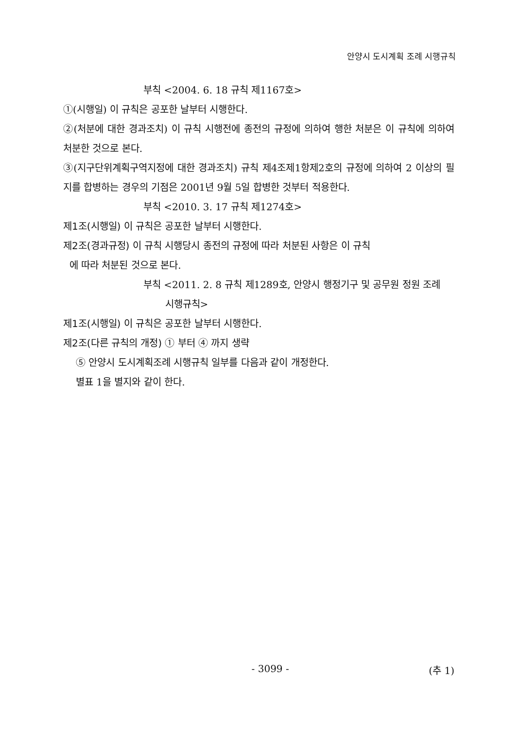안양시 도시계획 조례 시행규칙
부칙 <2004. 6. 18 규칙 제1167호>
①(시행일) 이 규칙은 공포한 날부터 시행한다.
②(처분에 대한 경과조치) 이 규칙 시행전에 종전의 규정에 의하여 행한 처분은 이 규칙에 의하여 처분한 것으로 본다.
③(지구단위계획구역지정에 대한 경과조치) 규칙 제4조제1항제2호의 규정에 의하여 2 이상의 필지를 합병하는 경우의 기점은 2001년 9월 5일 합병한 것부터 적용한다.
부칙 <2010. 3. 17 규칙 제1274호>
제1조(시행일) 이 규칙은 공포한 날부터 시행한다.
제2조(경과규정) 이 규칙 시행당시 종전의 규정에 따라 처분된 사항은 이 규칙
에 따라 처분된 것으로 본다.
부칙 <2011. 2. 8 규칙 제1289호, 안양시 행정기구 및 공무원 정원 조례
시행규칙>
제1조(시행일) 이 규칙은 공포한 날부터 시행한다.
제2조(다른 규칙의 개정) ① 부터 ④ 까지 생략
⑤ 안양시 도시계획조례 시행규칙 일부를 다음과 같이 개정한다.
별표 1을 별지와 같이 한다.
- 3099 - (추 1)